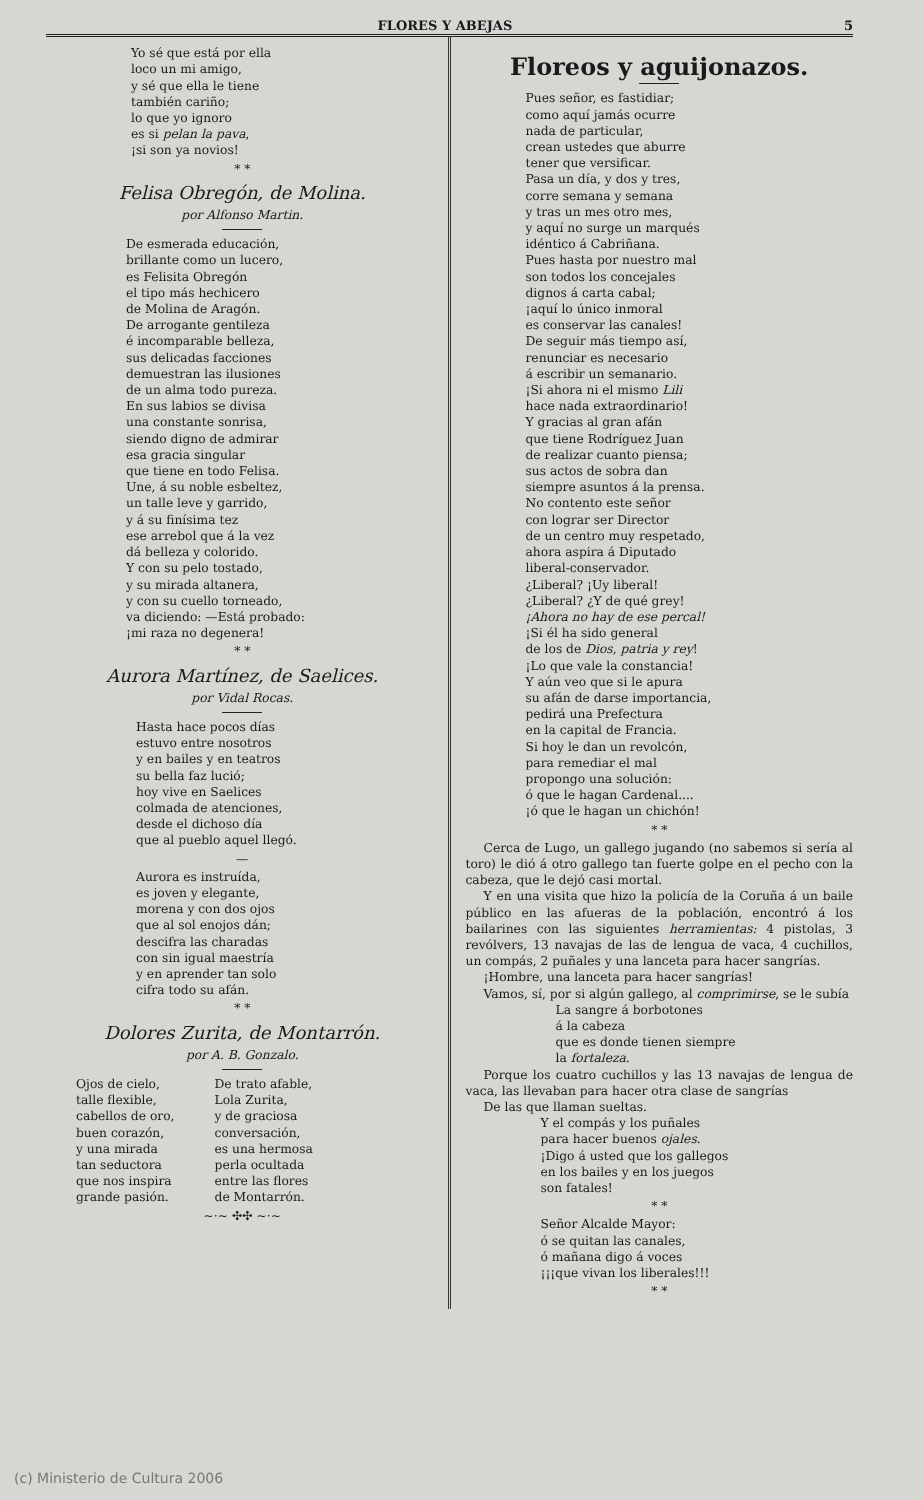FLORES Y ABEJAS 5
Yo sé que está por ella
loco un mi amigo,
y sé que ella le tiene
también cariño;
lo que yo ignoro
es si pelan la pava,
¡si son ya novios!
* *
Felisa Obregón, de Molina.
por Alfonso Martin.
De esmerada educación,
brillante como un lucero,
es Felisita Obregón
el tipo más hechicero
de Molina de Aragón.
De arrogante gentileza
é incomparable belleza,
sus delicadas facciones
demuestran las ilusiones
de un alma todo pureza.
En sus labios se divisa
una constante sonrisa,
siendo digno de admirar
esa gracia singular
que tiene en todo Felisa.
Une, á su noble esbeltez,
un talle leve y garrido,
y á su finísima tez
ese arrebol que á la vez
dá belleza y colorido.
Y con su pelo tostado,
y su mirada altanera,
y con su cuello torneado,
va diciendo: —Está probado:
¡mi raza no degenera!
* *
Aurora Martínez, de Saelices.
por Vidal Rocas.
Hasta hace pocos días
estuvo entre nosotros
y en bailes y en teatros
su bella faz lució;
hoy vive en Saelices
colmada de atenciones,
desde el dichoso día
que al pueblo aquel llegó.
—
Aurora es instruída,
es joven y elegante,
morena y con dos ojos
que al sol enojos dán;
descifra las charadas
con sin igual maestría
y en aprender tan solo
cifra todo su afán.
* *
Dolores Zurita, de Montarrón.
por A. B. Gonzalo.
Ojos de cielo,
talle flexible,
cabellos de oro,
buen corazón,
y una mirada
tan seductora
que nos inspira
grande pasión.
De trato afable,
Lola Zurita,
y de graciosa
conversación,
es una hermosa
perla ocultada
entre las flores
de Montarrón.
~·~ ✣✣ ~·~
Floreos y aguijonazos.
Pues señor, es fastidiar;
como aquí jamás ocurre
nada de particular,
crean ustedes que aburre
tener que versificar.
Pasa un día, y dos y tres,
corre semana y semana
y tras un mes otro mes,
y aquí no surge un marqués
idéntico á Cabriñana.
Pues hasta por nuestro mal
son todos los concejales
dignos á carta cabal;
¡aquí lo único inmoral
es conservar las canales!
De seguir más tiempo así,
renunciar es necesario
á escribir un semanario.
¡Si ahora ni el mismo Lili
hace nada extraordinario!
Y gracias al gran afán
que tiene Rodríguez Juan
de realizar cuanto piensa;
sus actos de sobra dan
siempre asuntos á la prensa.
No contento este señor
con lograr ser Director
de un centro muy respetado,
ahora aspira á Diputado
liberal-conservador.
¿Liberal? ¡Uy liberal!
¿Liberal? ¿Y de qué grey!
¡Ahora no hay de ese percal!
¡Si él ha sido general
de los de Dios, patria y rey!
¡Lo que vale la constancia!
Y aún veo que si le apura
su afán de darse importancia,
pedirá una Prefectura
en la capital de Francia.
Si hoy le dan un revolcón,
para remediar el mal
propongo una solución:
ó que le hagan Cardenal....
¡ó que le hagan un chichón!
* *
Cerca de Lugo, un gallego jugando (no sabemos si sería al toro) le dió á otro gallego tan fuerte golpe en el pecho con la cabeza, que le dejó casi mortal.
Y en una visita que hizo la policía de la Coruña á un baile público en las afueras de la población, encontró á los bailarines con las siguientes herramientas: 4 pistolas, 3 revólvers, 13 navajas de las de lengua de vaca, 4 cuchillos, un compás, 2 puñales y una lanceta para hacer sangrías.
¡Hombre, una lanceta para hacer sangrías!
Vamos, sí, por si algún gallego, al comprimirse, se le subía
La sangre á borbotones
á la cabeza
que es donde tienen siempre
la fortaleza.
Porque los cuatro cuchillos y las 13 navajas de lengua de vaca, las llevaban para hacer otra clase de sangrías
De las que llaman sueltas.
Y el compás y los puñales
para hacer buenos ojales.
¡Digo á usted que los gallegos
en los bailes y en los juegos
son fatales!
* *
Señor Alcalde Mayor:
ó se quitan las canales,
ó mañana digo á voces
¡¡¡que vivan los liberales!!!
* *
(c) Ministerio de Cultura 2006